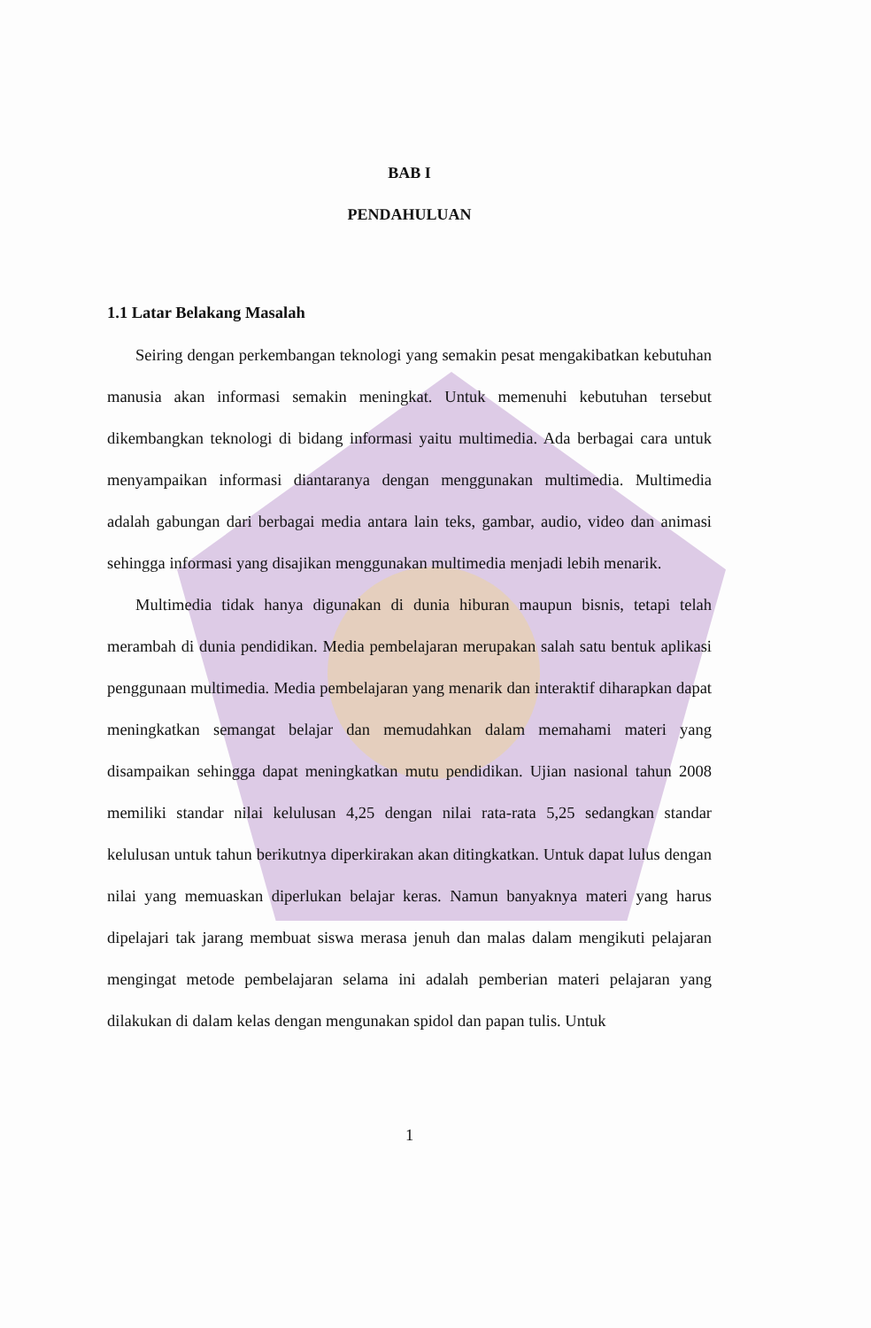BAB I
PENDAHULUAN
1.1 Latar Belakang Masalah
Seiring dengan perkembangan teknologi yang semakin pesat mengakibatkan kebutuhan manusia akan informasi semakin meningkat. Untuk memenuhi kebutuhan tersebut dikembangkan teknologi di bidang informasi yaitu multimedia. Ada berbagai cara untuk menyampaikan informasi diantaranya dengan menggunakan multimedia. Multimedia adalah gabungan dari berbagai media antara lain teks, gambar, audio, video dan animasi sehingga informasi yang disajikan menggunakan multimedia menjadi lebih menarik.
Multimedia tidak hanya digunakan di dunia hiburan maupun bisnis, tetapi telah merambah di dunia pendidikan. Media pembelajaran merupakan salah satu bentuk aplikasi penggunaan multimedia. Media pembelajaran yang menarik dan interaktif diharapkan dapat meningkatkan semangat belajar dan memudahkan dalam memahami materi yang disampaikan sehingga dapat meningkatkan mutu pendidikan. Ujian nasional tahun 2008 memiliki standar nilai kelulusan 4,25 dengan nilai rata-rata 5,25 sedangkan standar kelulusan untuk tahun berikutnya diperkirakan akan ditingkatkan. Untuk dapat lulus dengan nilai yang memuaskan diperlukan belajar keras. Namun banyaknya materi yang harus dipelajari tak jarang membuat siswa merasa jenuh dan malas dalam mengikuti pelajaran mengingat metode pembelajaran selama ini adalah pemberian materi pelajaran yang dilakukan di dalam kelas dengan mengunakan spidol dan papan tulis. Untuk
1